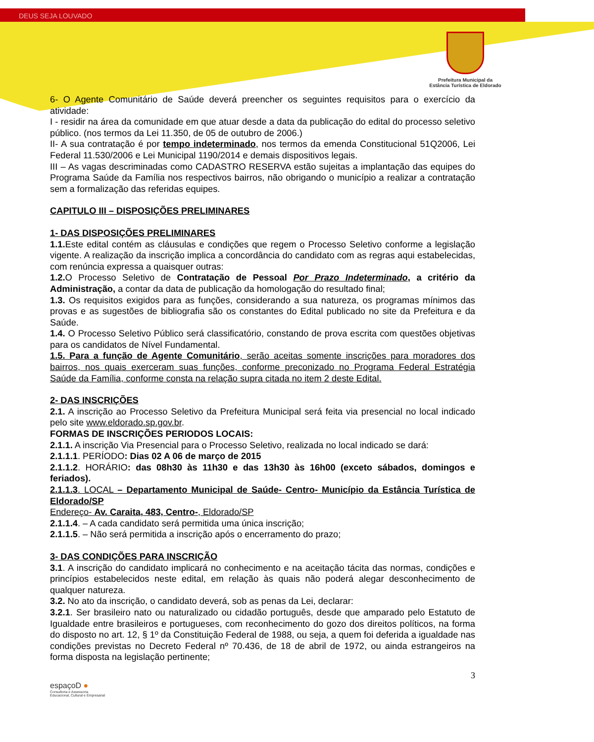DEUS SEJA LOUVADO
Prefeitura Municipal da
Estância Turística de Eldorado
6- O Agente Comunitário de Saúde deverá preencher os seguintes requisitos para o exercício da atividade:
I - residir na área da comunidade em que atuar desde a data da publicação do edital do processo seletivo público. (nos termos da Lei 11.350, de 05 de outubro de 2006.)
II- A sua contratação é por tempo indeterminado, nos termos da emenda Constitucional 51Q2006, Lei Federal 11.530/2006 e Lei Municipal 1190/2014 e demais dispositivos legais.
III – As vagas descriminadas como CADASTRO RESERVA estão sujeitas a implantação das equipes do Programa Saúde da Família nos respectivos bairros, não obrigando o município a realizar a contratação sem a formalização das referidas equipes.
CAPITULO III – DISPOSIÇÕES PRELIMINARES
1- DAS DISPOSIÇÕES PRELIMINARES
1.1. Este edital contém as cláusulas e condições que regem o Processo Seletivo conforme a legislação vigente. A realização da inscrição implica a concordância do candidato com as regras aqui estabelecidas, com renúncia expressa a quaisquer outras:
1.2. O Processo Seletivo de Contratação de Pessoal Por Prazo Indeterminado, a critério da Administração, a contar da data de publicação da homologação do resultado final;
1.3. Os requisitos exigidos para as funções, considerando a sua natureza, os programas mínimos das provas e as sugestões de bibliografia são os constantes do Edital publicado no site da Prefeitura e da Saúde.
1.4. O Processo Seletivo Público será classificatório, constando de prova escrita com questões objetivas para os candidatos de Nível Fundamental.
1.5. Para a função de Agente Comunitário, serão aceitas somente inscrições para moradores dos bairros, nos quais exerceram suas funções, conforme preconizado no Programa Federal Estratégia Saúde da Família, conforme consta na relação supra citada no item 2 deste Edital.
2- DAS INSCRIÇÕES
2.1. A inscrição ao Processo Seletivo da Prefeitura Municipal será feita via presencial no local indicado pelo site www.eldorado.sp.gov.br.
FORMAS DE INSCRIÇÕES PERIODOS LOCAIS:
2.1.1. A inscrição Via Presencial para o Processo Seletivo, realizada no local indicado se dará:
2.1.1.1. PERÍODO: Dias 02 A 06 de março de 2015
2.1.1.2. HORÁRIO: das 08h30 às 11h30 e das 13h30 às 16h00 (exceto sábados, domingos e feriados).
2.1.1.3. LOCAL – Departamento Municipal de Saúde- Centro- Município da Estância Turística de Eldorado/SP
Endereço- Av. Caraita, 483, Centro-, Eldorado/SP
2.1.1.4. – A cada candidato será permitida uma única inscrição;
2.1.1.5. – Não será permitida a inscrição após o encerramento do prazo;
3- DAS CONDIÇÕES PARA INSCRIÇÃO
3.1. A inscrição do candidato implicará no conhecimento e na aceitação tácita das normas, condições e princípios estabelecidos neste edital, em relação às quais não poderá alegar desconhecimento de qualquer natureza.
3.2. No ato da inscrição, o candidato deverá, sob as penas da Lei, declarar:
3.2.1. Ser brasileiro nato ou naturalizado ou cidadão português, desde que amparado pelo Estatuto de Igualdade entre brasileiros e portugueses, com reconhecimento do gozo dos direitos políticos, na forma do disposto no art. 12, § 1º da Constituição Federal de 1988, ou seja, a quem foi deferida a igualdade nas condições previstas no Decreto Federal nº 70.436, de 18 de abril de 1972, ou ainda estrangeiros na forma disposta na legislação pertinente;
3
espaçoD ●
Consultoria e Assessoria
Educacional, Cultural e Empresarial